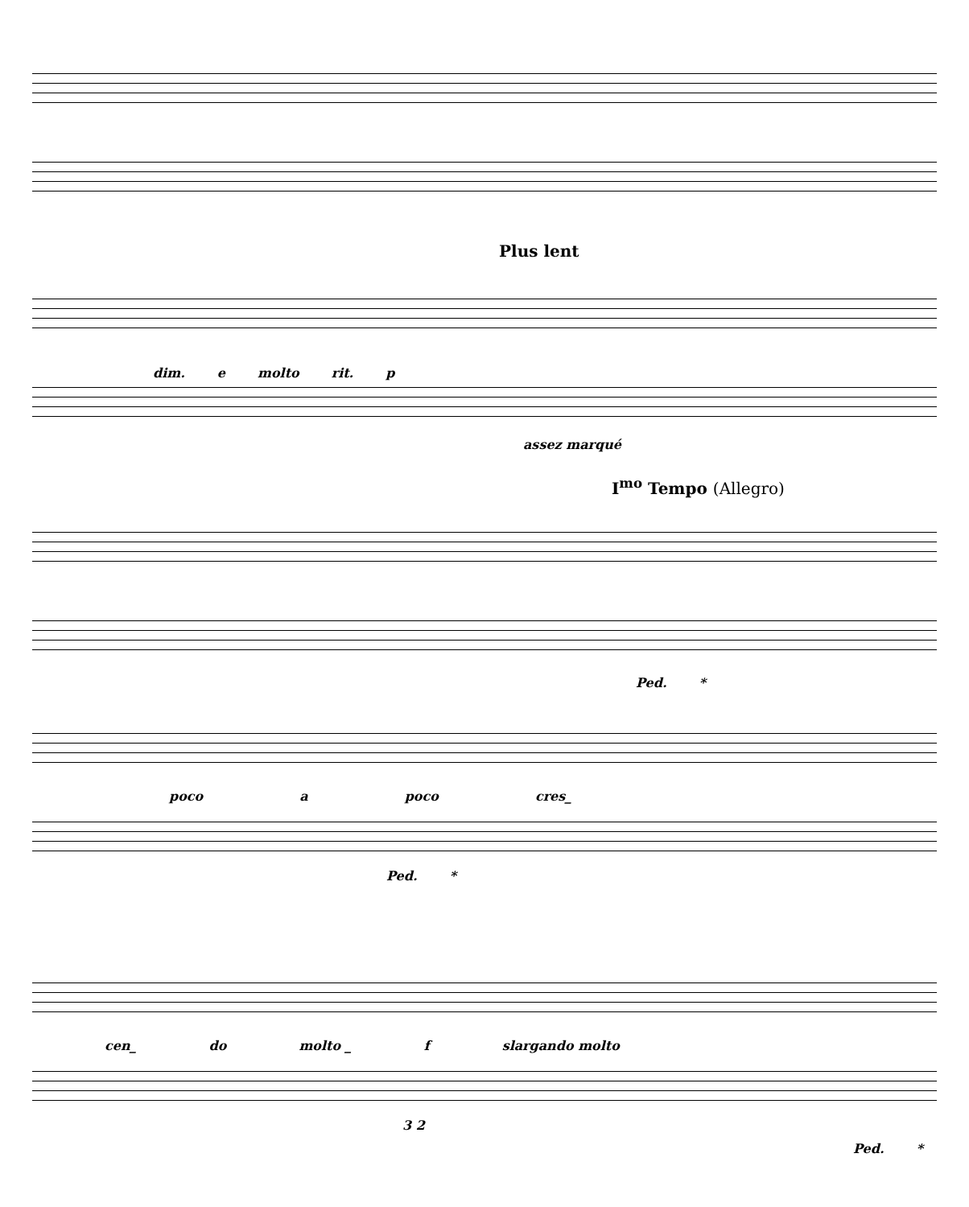Plus lent
dim. e molto rit. p
assez marqué
I<sup>mo</sup> Tempo (Allegro)
Ped. *
poco a poco cres_
Ped. *
cen_ do molto _ f slargando molto
3 2
Ped. *